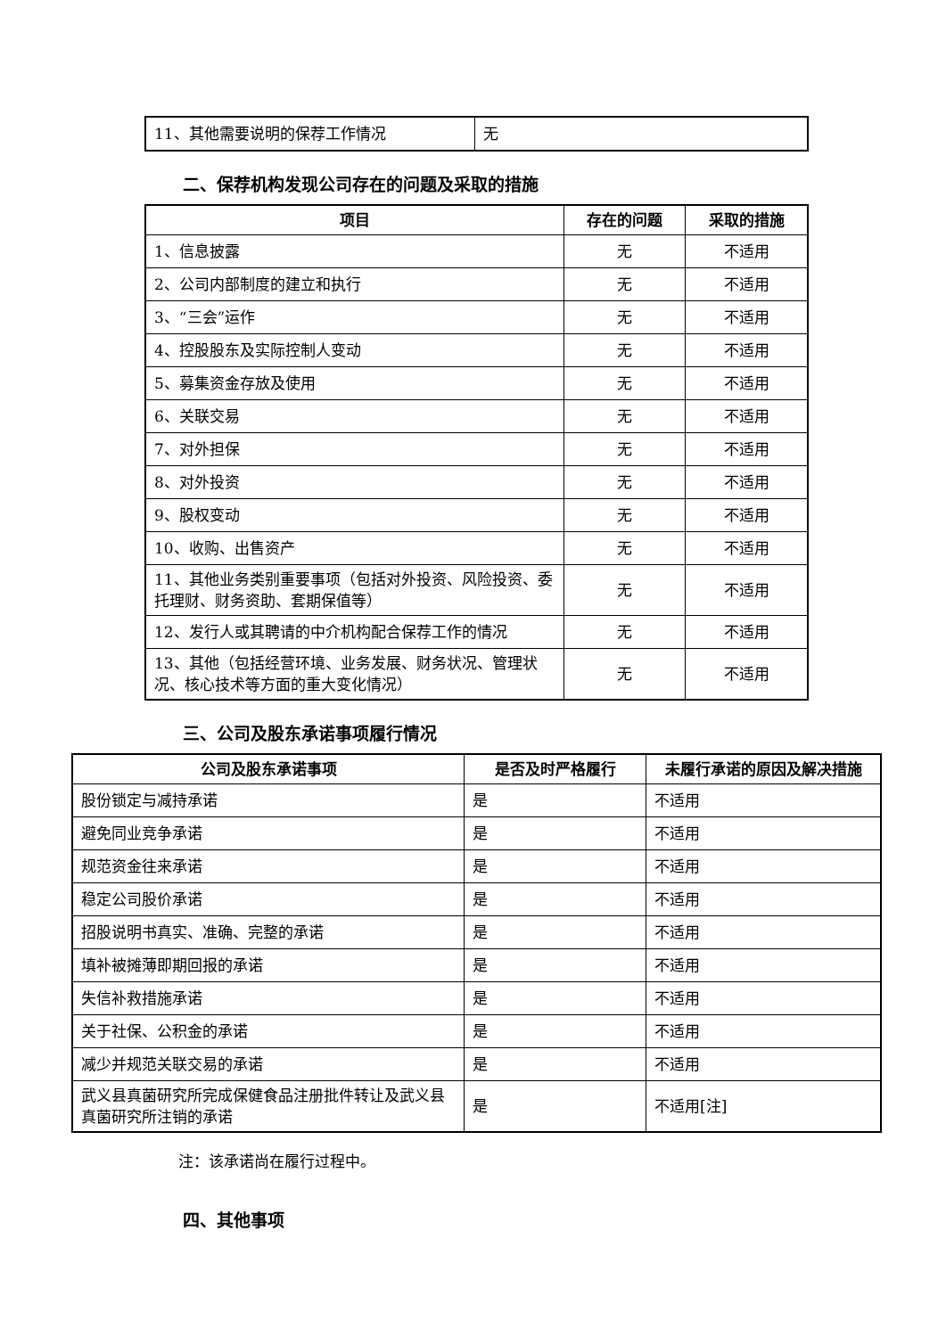| 11、其他需要说明的保荐工作情况 | 无 |
二、保荐机构发现公司存在的问题及采取的措施
| 项目 | 存在的问题 | 采取的措施 |
| --- | --- | --- |
| 1、信息披露 | 无 | 不适用 |
| 2、公司内部制度的建立和执行 | 无 | 不适用 |
| 3、“三会”运作 | 无 | 不适用 |
| 4、控股股东及实际控制人变动 | 无 | 不适用 |
| 5、募集资金存放及使用 | 无 | 不适用 |
| 6、关联交易 | 无 | 不适用 |
| 7、对外担保 | 无 | 不适用 |
| 8、对外投资 | 无 | 不适用 |
| 9、股权变动 | 无 | 不适用 |
| 10、收购、出售资产 | 无 | 不适用 |
| 11、其他业务类别重要事项（包括对外投资、风险投资、委托理财、财务资助、套期保值等） | 无 | 不适用 |
| 12、发行人或其聘请的中介机构配合保荐工作的情况 | 无 | 不适用 |
| 13、其他（包括经营环境、业务发展、财务状况、管理状况、核心技术等方面的重大变化情况） | 无 | 不适用 |
三、公司及股东承诺事项履行情况
| 公司及股东承诺事项 | 是否及时严格履行 | 未履行承诺的原因及解决措施 |
| --- | --- | --- |
| 股份锁定与减持承诺 | 是 | 不适用 |
| 避免同业竞争承诺 | 是 | 不适用 |
| 规范资金往来承诺 | 是 | 不适用 |
| 稳定公司股价承诺 | 是 | 不适用 |
| 招股说明书真实、准确、完整的承诺 | 是 | 不适用 |
| 填补被摊薄即期回报的承诺 | 是 | 不适用 |
| 失信补救措施承诺 | 是 | 不适用 |
| 关于社保、公积金的承诺 | 是 | 不适用 |
| 减少并规范关联交易的承诺 | 是 | 不适用 |
| 武义县真菌研究所完成保健食品注册批件转让及武义县真菌研究所注销的承诺 | 是 | 不适用[注] |
注：该承诺尚在履行过程中。
四、其他事项